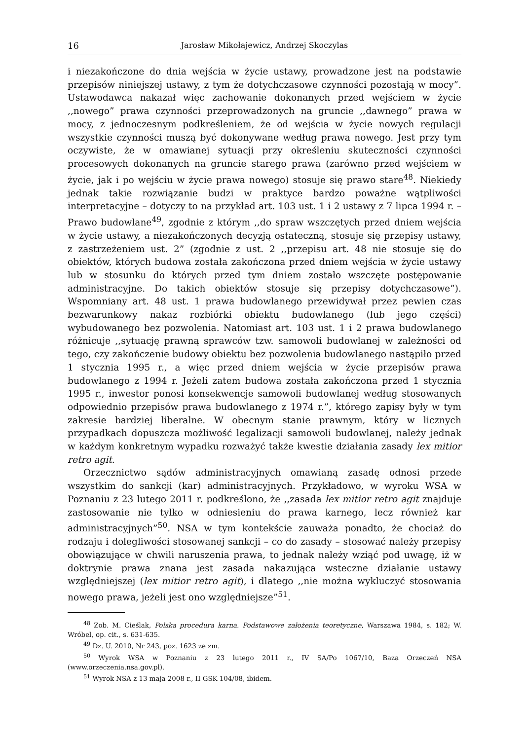16 Jarosław Mikołajewicz, Andrzej Skoczylas
i niezakończone do dnia wejścia w życie ustawy, prowadzone jest na podstawie przepisów niniejszej ustawy, z tym że dotychczasowe czynności pozostają w mocy”. Ustawodawca nakazał więc zachowanie dokonanych przed wejściem w życie ,,nowego” prawa czynności przeprowadzonych na gruncie ,,dawnego” prawa w mocy, z jednoczesnym podkreśleniem, że od wejścia w życie nowych regulacji wszystkie czynności muszą być dokonywane według prawa nowego. Jest przy tym oczywiste, że w omawianej sytuacji przy określeniu skuteczności czynności procesowych dokonanych na gruncie starego prawa (zarówno przed wejściem w życie, jak i po wejściu w życie prawa nowego) stosuje się prawo stare<sup>48</sup>. Niekiedy jednak takie rozwiązanie budzi w praktyce bardzo poważne wątpliwości interpretacyjne – dotyczy to na przykład art. 103 ust. 1 i 2 ustawy z 7 lipca 1994 r. – Prawo budowlane<sup>49</sup>, zgodnie z którym ,,do spraw wszczętych przed dniem wejścia w życie ustawy, a niezakończonych decyzją ostateczną, stosuje się przepisy ustawy, z zastrzeżeniem ust. 2” (zgodnie z ust. 2 ,,przepisu art. 48 nie stosuje się do obiektów, których budowa została zakończona przed dniem wejścia w życie ustawy lub w stosunku do których przed tym dniem zostało wszczęte postępowanie administracyjne. Do takich obiektów stosuje się przepisy dotychczasowe”). Wspomniany art. 48 ust. 1 prawa budowlanego przewidywał przez pewien czas bezwarunkowy nakaz rozbiórki obiektu budowlanego (lub jego części) wybudowanego bez pozwolenia. Natomiast art. 103 ust. 1 i 2 prawa budowlanego różnicuje ,,sytuację prawną sprawców tzw. samowoli budowlanej w zależności od tego, czy zakończenie budowy obiektu bez pozwolenia budowlanego nastąpiło przed 1 stycznia 1995 r., a więc przed dniem wejścia w życie przepisów prawa budowlanego z 1994 r. Jeżeli zatem budowa została zakończona przed 1 stycznia 1995 r., inwestor ponosi konsekwencje samowoli budowlanej według stosowanych odpowiednio przepisów prawa budowlanego z 1974 r.”, którego zapisy były w tym zakresie bardziej liberalne. W obecnym stanie prawnym, który w licznych przypadkach dopuszcza możliwość legalizacji samowoli budowlanej, należy jednak w każdym konkretnym wypadku rozważyć także kwestie działania zasady lex mitior retro agit.
Orzecznictwo sądów administracyjnych omawianą zasadę odnosi przede wszystkim do sankcji (kar) administracyjnych. Przykładowo, w wyroku WSA w Poznaniu z 23 lutego 2011 r. podkreślono, że ,,zasada lex mitior retro agit znajduje zastosowanie nie tylko w odniesieniu do prawa karnego, lecz również kar administracyjnych”<sup>50</sup>. NSA w tym kontekście zauważa ponadto, że chociaż do rodzaju i dolegliwości stosowanej sankcji – co do zasady – stosować należy przepisy obowiązujące w chwili naruszenia prawa, to jednak należy wziąć pod uwagę, iż w doktrynie prawa znana jest zasada nakazująca wsteczne działanie ustawy względniejszej (lex mitior retro agit), i dlatego ,,nie można wykluczyć stosowania nowego prawa, jeżeli jest ono względniejsze”<sup>51</sup>.
<sup>48</sup> Zob. M. Cieślak, Polska procedura karna. Podstawowe założenia teoretyczne, Warszawa 1984, s. 182; W. Wróbel, op. cit., s. 631-635.
<sup>49</sup> Dz. U. 2010, Nr 243, poz. 1623 ze zm.
<sup>50</sup> Wyrok WSA w Poznaniu z 23 lutego 2011 r., IV SA/Po 1067/10, Baza Orzeczeń NSA (www.orzeczenia.nsa.gov.pl).
<sup>51</sup> Wyrok NSA z 13 maja 2008 r., II GSK 104/08, ibidem.